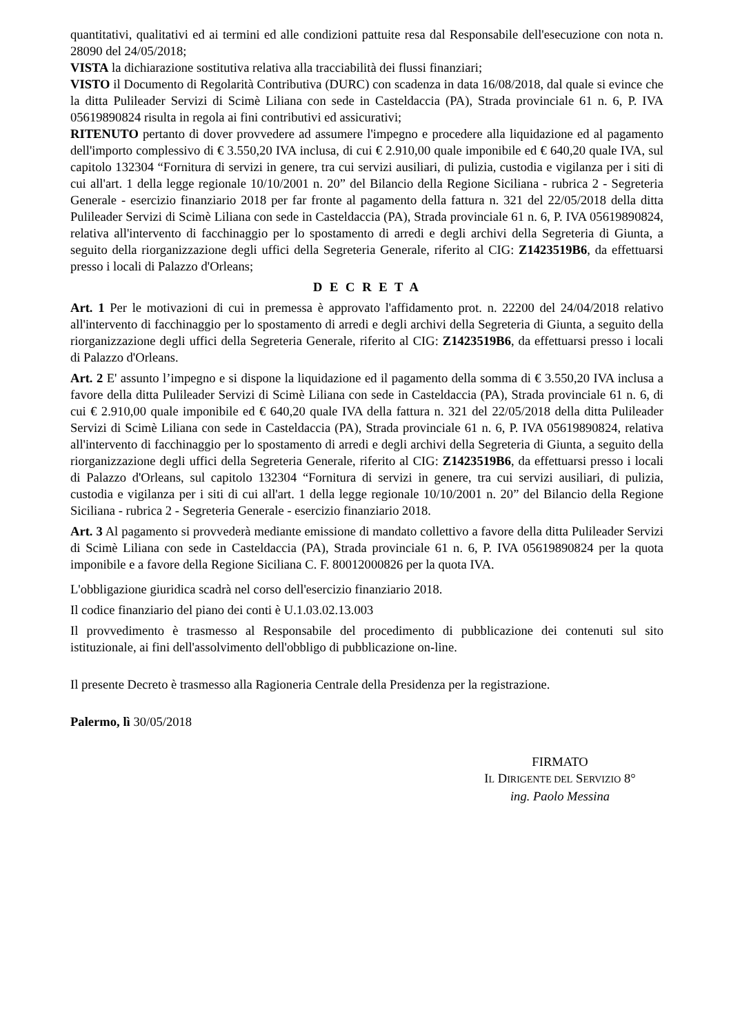quantitativi, qualitativi ed ai termini ed alle condizioni pattuite resa dal Responsabile dell'esecuzione con nota n. 28090 del 24/05/2018;
VISTA la dichiarazione sostitutiva relativa alla tracciabilità dei flussi finanziari;
VISTO il Documento di Regolarità Contributiva (DURC) con scadenza in data 16/08/2018, dal quale si evince che la ditta Pulileader Servizi di Scimè Liliana con sede in Casteldaccia (PA), Strada provinciale 61 n. 6, P. IVA 05619890824 risulta in regola ai fini contributivi ed assicurativi;
RITENUTO pertanto di dover provvedere ad assumere l'impegno e procedere alla liquidazione ed al pagamento dell'importo complessivo di € 3.550,20 IVA inclusa, di cui € 2.910,00 quale imponibile ed € 640,20 quale IVA, sul capitolo 132304 “Fornitura di servizi in genere, tra cui servizi ausiliari, di pulizia, custodia e vigilanza per i siti di cui all'art. 1 della legge regionale 10/10/2001 n. 20” del Bilancio della Regione Siciliana - rubrica 2 - Segreteria Generale - esercizio finanziario 2018 per far fronte al pagamento della fattura n. 321 del 22/05/2018 della ditta Pulileader Servizi di Scimè Liliana con sede in Casteldaccia (PA), Strada provinciale 61 n. 6, P. IVA 05619890824, relativa all'intervento di facchinaggio per lo spostamento di arredi e degli archivi della Segreteria di Giunta, a seguito della riorganizzazione degli uffici della Segreteria Generale, riferito al CIG: Z1423519B6, da effettuarsi presso i locali di Palazzo d'Orleans;
D E C R E T A
Art. 1 Per le motivazioni di cui in premessa è approvato l'affidamento prot. n. 22200 del 24/04/2018 relativo all'intervento di facchinaggio per lo spostamento di arredi e degli archivi della Segreteria di Giunta, a seguito della riorganizzazione degli uffici della Segreteria Generale, riferito al CIG: Z1423519B6, da effettuarsi presso i locali di Palazzo d'Orleans.
Art. 2 E' assunto l’impegno e si dispone la liquidazione ed il pagamento della somma di € 3.550,20 IVA inclusa a favore della ditta Pulileader Servizi di Scimè Liliana con sede in Casteldaccia (PA), Strada provinciale 61 n. 6, di cui € 2.910,00 quale imponibile ed € 640,20 quale IVA della fattura n. 321 del 22/05/2018 della ditta Pulileader Servizi di Scimè Liliana con sede in Casteldaccia (PA), Strada provinciale 61 n. 6, P. IVA 05619890824, relativa all'intervento di facchinaggio per lo spostamento di arredi e degli archivi della Segreteria di Giunta, a seguito della riorganizzazione degli uffici della Segreteria Generale, riferito al CIG: Z1423519B6, da effettuarsi presso i locali di Palazzo d'Orleans, sul capitolo 132304 “Fornitura di servizi in genere, tra cui servizi ausiliari, di pulizia, custodia e vigilanza per i siti di cui all'art. 1 della legge regionale 10/10/2001 n. 20” del Bilancio della Regione Siciliana - rubrica 2 - Segreteria Generale - esercizio finanziario 2018.
Art. 3 Al pagamento si provvederà mediante emissione di mandato collettivo a favore della ditta Pulileader Servizi di Scimè Liliana con sede in Casteldaccia (PA), Strada provinciale 61 n. 6, P. IVA 05619890824 per la quota imponibile e a favore della Regione Siciliana C. F. 80012000826 per la quota IVA.
L'obbligazione giuridica scadrà nel corso dell'esercizio finanziario 2018.
Il codice finanziario del piano dei conti è U.1.03.02.13.003
Il provvedimento è trasmesso al Responsabile del procedimento di pubblicazione dei contenuti sul sito istituzionale, ai fini dell'assolvimento dell'obbligo di pubblicazione on-line.
Il presente Decreto è trasmesso alla Ragioneria Centrale della Presidenza per la registrazione.
Palermo, lì 30/05/2018
FIRMATO
IL DIRIGENTE DEL SERVIZIO 8°
ing. Paolo Messina